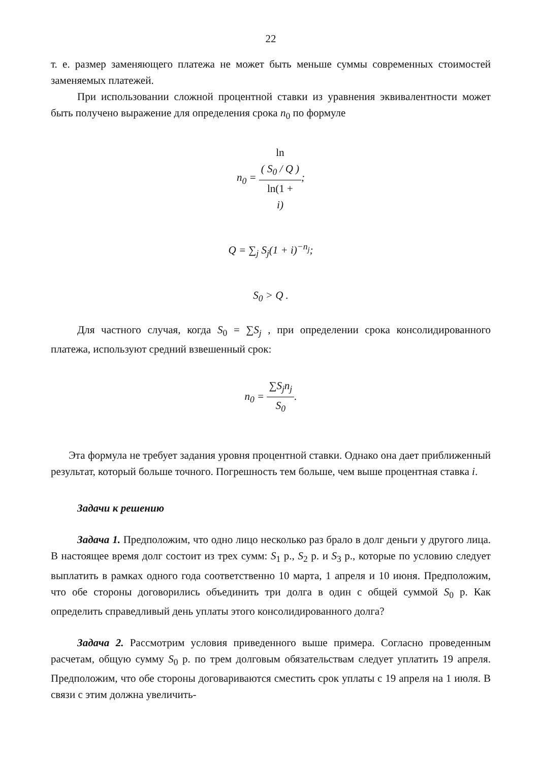22
т. е. размер заменяющего платежа не может быть меньше суммы современных стоимостей заменяемых платежей.
При использовании сложной процентной ставки из уравнения эквивалентности может быть получено выражение для определения срока n<sub>0</sub> по формуле
n<sub>0</sub> = ln
( S<sub>0</sub> / Q ) ln(1 +
i);
Q = ∑<sub>j</sub> S<sub>j</sub>(1 + i)<sup>−n<sub>j</sub></sup>;
S<sub>0</sub> > Q .
Для частного случая, когда S<sub>0</sub> = ∑S<sub>j</sub> , при определении срока консолидированного платежа, используют средний взвешенный срок:
n<sub>0</sub> = ∑S<sub>j</sub>n<sub>j</sub> S<sub>0</sub>.
Эта формула не требует задания уровня процентной ставки. Однако она дает приближенный результат, который больше точного. Погрешность тем больше, чем выше процентная ставка i.
Задачи к решению
Задача 1. Предположим, что одно лицо несколько раз брало в долг деньги у другого лица. В настоящее время долг состоит из трех сумм: S<sub>1</sub> р., S<sub>2</sub> р. и S<sub>3</sub> р., которые по условию следует выплатить в рамках одного года соответственно 10 марта, 1 апреля и 10 июня. Предположим, что обе стороны договорились объединить три долга в один с общей суммой S<sub>0</sub> р. Как определить справедливый день уплаты этого консолидированного долга?
Задача 2. Рассмотрим условия приведенного выше примера. Согласно проведенным расчетам, общую сумму S<sub>0</sub> р. по трем долговым обязательствам следует уплатить 19 апреля. Предположим, что обе стороны договариваются сместить срок уплаты с 19 апреля на 1 июля. В связи с этим должна увеличить-